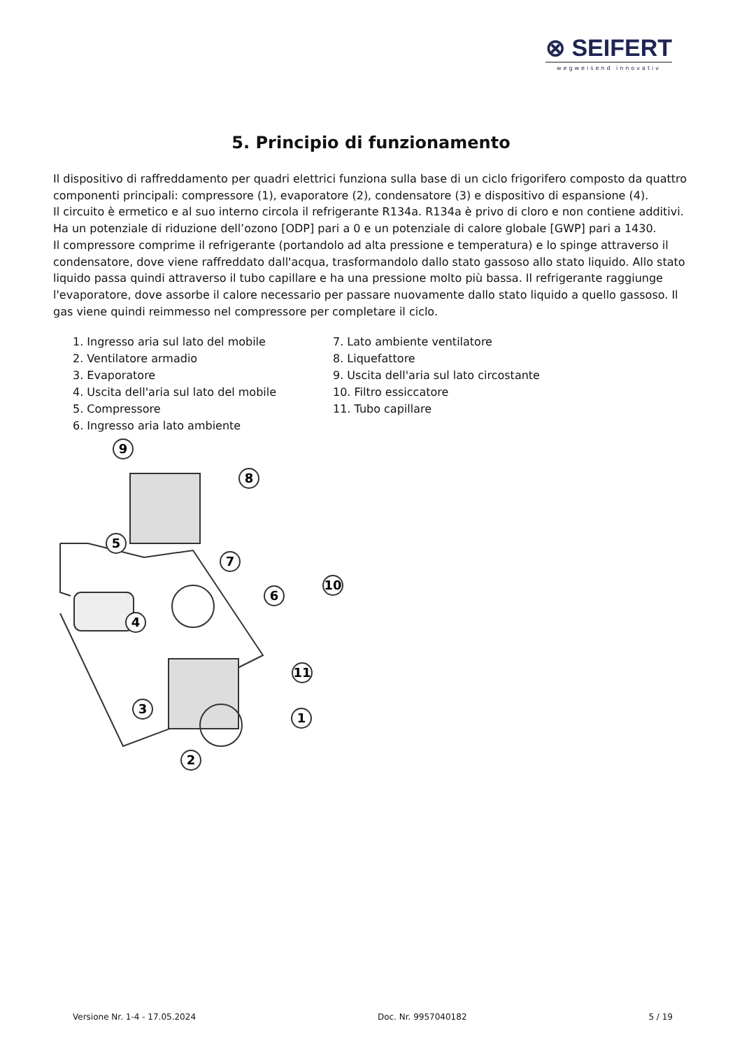⊗ SEIFERT
wegweisend innovativ
5. Principio di funzionamento
Il dispositivo di raffreddamento per quadri elettrici funziona sulla base di un ciclo frigorifero composto da quattro componenti principali: compressore (1), evaporatore (2), condensatore (3) e dispositivo di espansione (4).
Il circuito è ermetico e al suo interno circola il refrigerante R134a. R134a è privo di cloro e non contiene additivi. Ha un potenziale di riduzione dell’ozono [ODP] pari a 0 e un potenziale di calore globale [GWP] pari a 1430.
Il compressore comprime il refrigerante (portandolo ad alta pressione e temperatura) e lo spinge attraverso il condensatore, dove viene raffreddato dall'acqua, trasformandolo dallo stato gassoso allo stato liquido. Allo stato liquido passa quindi attraverso il tubo capillare e ha una pressione molto più bassa. Il refrigerante raggiunge l'evaporatore, dove assorbe il calore necessario per passare nuovamente dallo stato liquido a quello gassoso. Il gas viene quindi reimmesso nel compressore per completare il ciclo.
1. Ingresso aria sul lato del mobile
2. Ventilatore armadio
3. Evaporatore
4. Uscita dell'aria sul lato del mobile
5. Compressore
6. Ingresso aria lato ambiente
7. Lato ambiente ventilatore
8. Liquefattore
9. Uscita dell'aria sul lato circostante
10. Filtro essiccatore
11. Tubo capillare
9
8
5
7
6
4
10
11
3
1
2
Versione Nr. 1-4 - 17.05.2024 Doc. Nr. 9957040182 5 / 19